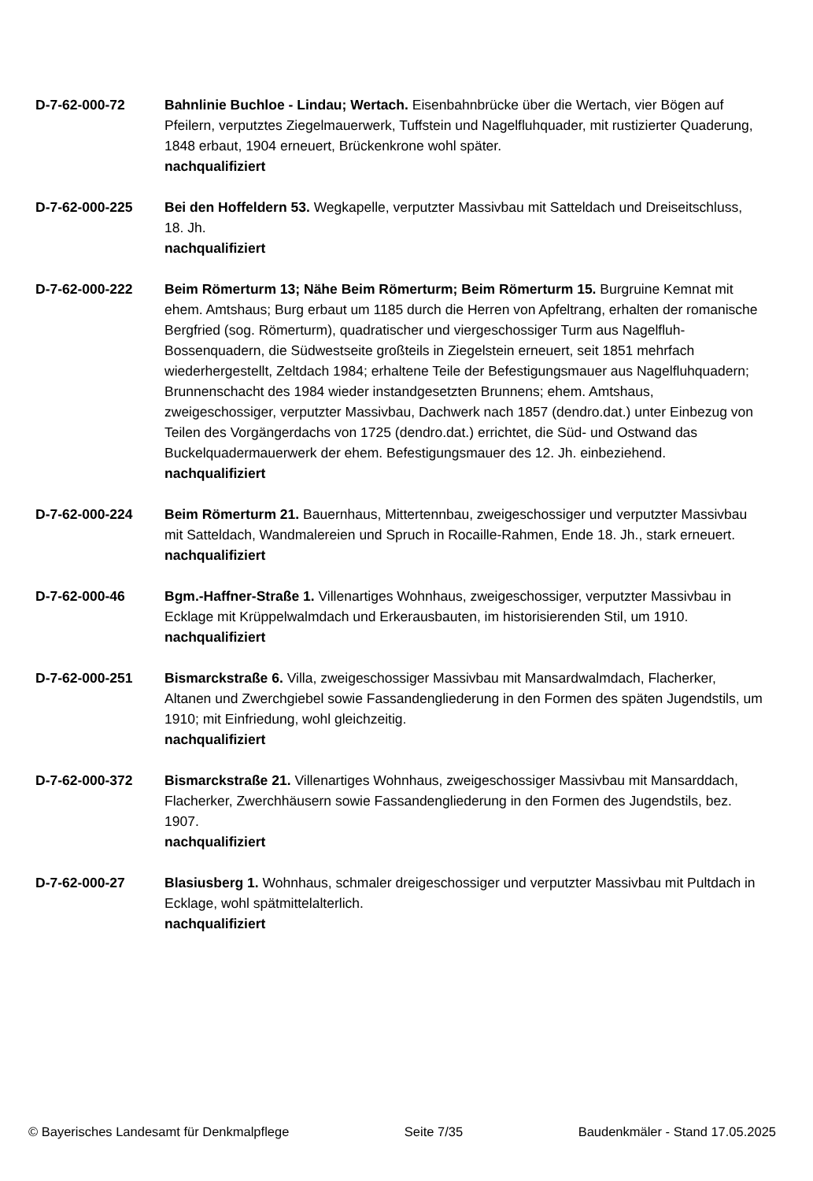D-7-62-000-72 Bahnlinie Buchloe - Lindau; Wertach. Eisenbahnbrücke über die Wertach, vier Bögen auf Pfeilern, verputztes Ziegelmauerwerk, Tuffstein und Nagelfluhquader, mit rustizierter Quaderung, 1848 erbaut, 1904 erneuert, Brückenkrone wohl später.
nachqualifiziert
D-7-62-000-225 Bei den Hoffeldern 53. Wegkapelle, verputzter Massivbau mit Satteldach und Dreiseitschluss, 18. Jh.
nachqualifiziert
D-7-62-000-222 Beim Römerturm 13; Nähe Beim Römerturm; Beim Römerturm 15. Burgruine Kemnat mit ehem. Amtshaus; Burg erbaut um 1185 durch die Herren von Apfeltrang, erhalten der romanische Bergfried (sog. Römerturm), quadratischer und viergeschossiger Turm aus Nagelfluh-Bossenquadern, die Südwestseite großteils in Ziegelstein erneuert, seit 1851 mehrfach wiederhergestellt, Zeltdach 1984; erhaltene Teile der Befestigungsmauer aus Nagelfluhquadern; Brunnenschacht des 1984 wieder instandgesetzten Brunnens; ehem. Amtshaus, zweigeschossiger, verputzter Massivbau, Dachwerk nach 1857 (dendro.dat.) unter Einbezug von Teilen des Vorgängerdachs von 1725 (dendro.dat.) errichtet, die Süd- und Ostwand das Buckelquadermauerwerk der ehem. Befestigungsmauer des 12. Jh. einbeziehend.
nachqualifiziert
D-7-62-000-224 Beim Römerturm 21. Bauernhaus, Mittertennbau, zweigeschossiger und verputzter Massivbau mit Satteldach, Wandmalereien und Spruch in Rocaille-Rahmen, Ende 18. Jh., stark erneuert.
nachqualifiziert
D-7-62-000-46 Bgm.-Haffner-Straße 1. Villenartiges Wohnhaus, zweigeschossiger, verputzter Massivbau in Ecklage mit Krüppelwalmdach und Erkerausbauten, im historisierenden Stil, um 1910.
nachqualifiziert
D-7-62-000-251 Bismarckstraße 6. Villa, zweigeschossiger Massivbau mit Mansardwalmdach, Flacherker, Altanen und Zwerchgiebel sowie Fassandengliederung in den Formen des späten Jugendstils, um 1910; mit Einfriedung, wohl gleichzeitig.
nachqualifiziert
D-7-62-000-372 Bismarckstraße 21. Villenartiges Wohnhaus, zweigeschossiger Massivbau mit Mansarddach, Flacherker, Zwerchhäusern sowie Fassandengliederung in den Formen des Jugendstils, bez. 1907.
nachqualifiziert
D-7-62-000-27 Blasiusberg 1. Wohnhaus, schmaler dreigeschossiger und verputzter Massivbau mit Pultdach in Ecklage, wohl spätmittelalterlich.
nachqualifiziert
© Bayerisches Landesamt für Denkmalpflege Seite 7/35 Baudenkmäler - Stand 17.05.2025